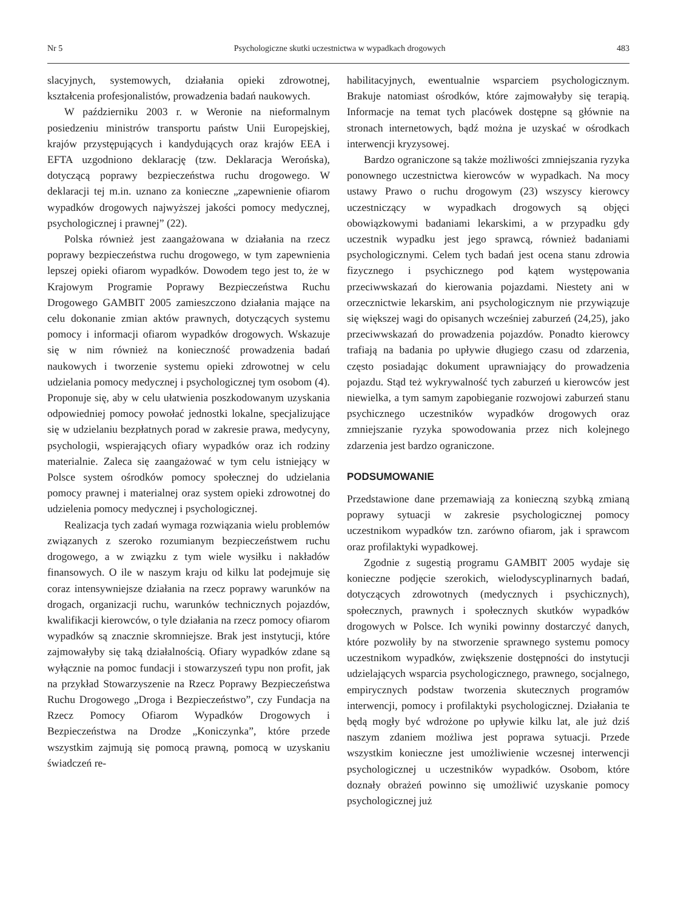Nr 5 Psychologiczne skutki uczestnictwa w wypadkach drogowych 483
slacyjnych, systemowych, działania opieki zdrowotnej, kształcenia profesjonalistów, prowadzenia badań naukowych.
W październiku 2003 r. w Weronie na nieformalnym posiedzeniu ministrów transportu państw Unii Europejskiej, krajów przystępujących i kandydujących oraz krajów EEA i EFTA uzgodniono deklarację (tzw. Deklaracja Werońska), dotyczącą poprawy bezpieczeństwa ruchu drogowego. W deklaracji tej m.in. uznano za konieczne „zapewnienie ofiarom wypadków drogowych najwyższej jakości pomocy medycznej, psychologicznej i prawnej” (22).
Polska również jest zaangażowana w działania na rzecz poprawy bezpieczeństwa ruchu drogowego, w tym zapewnienia lepszej opieki ofiarom wypadków. Dowodem tego jest to, że w Krajowym Programie Poprawy Bezpieczeństwa Ruchu Drogowego GAMBIT 2005 zamieszczono działania mające na celu dokonanie zmian aktów prawnych, dotyczących systemu pomocy i informacji ofiarom wypadków drogowych. Wskazuje się w nim również na konieczność prowadzenia badań naukowych i tworzenie systemu opieki zdrowotnej w celu udzielania pomocy medycznej i psychologicznej tym osobom (4). Proponuje się, aby w celu ułatwienia poszkodowanym uzyskania odpowiedniej pomocy powołać jednostki lokalne, specjalizujące się w udzielaniu bezpłatnych porad w zakresie prawa, medycyny, psychologii, wspierających ofiary wypadków oraz ich rodziny materialnie. Zaleca się zaangażować w tym celu istniejący w Polsce system ośrodków pomocy społecznej do udzielania pomocy prawnej i materialnej oraz system opieki zdrowotnej do udzielenia pomocy medycznej i psychologicznej.
Realizacja tych zadań wymaga rozwiązania wielu problemów związanych z szeroko rozumianym bezpieczeństwem ruchu drogowego, a w związku z tym wiele wysiłku i nakładów finansowych. O ile w naszym kraju od kilku lat podejmuje się coraz intensywniejsze działania na rzecz poprawy warunków na drogach, organizacji ruchu, warunków technicznych pojazdów, kwalifikacji kierowców, o tyle działania na rzecz pomocy ofiarom wypadków są znacznie skromniejsze. Brak jest instytucji, które zajmowałyby się taką działalnością. Ofiary wypadków zdane są wyłącznie na pomoc fundacji i stowarzyszeń typu non profit, jak na przykład Stowarzyszenie na Rzecz Poprawy Bezpieczeństwa Ruchu Drogowego „Droga i Bezpieczeństwo”, czy Fundacja na Rzecz Pomocy Ofiarom Wypadków Drogowych i Bezpieczeństwa na Drodze „Koniczynka”, które przede wszystkim zajmują się pomocą prawną, pomocą w uzyskaniu świadczeń re-
habilitacyjnych, ewentualnie wsparciem psychologicznym. Brakuje natomiast ośrodków, które zajmowałyby się terapią. Informacje na temat tych placówek dostępne są głównie na stronach internetowych, bądź można je uzyskać w ośrodkach interwencji kryzysowej.
Bardzo ograniczone są także możliwości zmniejszania ryzyka ponownego uczestnictwa kierowców w wypadkach. Na mocy ustawy Prawo o ruchu drogowym (23) wszyscy kierowcy uczestniczący w wypadkach drogowych są objęci obowiązkowymi badaniami lekarskimi, a w przypadku gdy uczestnik wypadku jest jego sprawcą, również badaniami psychologicznymi. Celem tych badań jest ocena stanu zdrowia fizycznego i psychicznego pod kątem występowania przeciwwskazań do kierowania pojazdami. Niestety ani w orzecznictwie lekarskim, ani psychologicznym nie przywiązuje się większej wagi do opisanych wcześniej zaburzeń (24,25), jako przeciwwskazań do prowadzenia pojazdów. Ponadto kierowcy trafiają na badania po upływie długiego czasu od zdarzenia, często posiadając dokument uprawniający do prowadzenia pojazdu. Stąd też wykrywalność tych zaburzeń u kierowców jest niewielka, a tym samym zapobieganie rozwojowi zaburzeń stanu psychicznego uczestników wypadków drogowych oraz zmniejszanie ryzyka spowodowania przez nich kolejnego zdarzenia jest bardzo ograniczone.
PODSUMOWANIE
Przedstawione dane przemawiają za konieczną szybką zmianą poprawy sytuacji w zakresie psychologicznej pomocy uczestnikom wypadków tzn. zarówno ofiarom, jak i sprawcom oraz profilaktyki wypadkowej.
Zgodnie z sugestią programu GAMBIT 2005 wydaje się konieczne podjęcie szerokich, wielodyscyplinarnych badań, dotyczących zdrowotnych (medycznych i psychicznych), społecznych, prawnych i społecznych skutków wypadków drogowych w Polsce. Ich wyniki powinny dostarczyć danych, które pozwoliły by na stworzenie sprawnego systemu pomocy uczestnikom wypadków, zwiększenie dostępności do instytucji udzielających wsparcia psychologicznego, prawnego, socjalnego, empirycznych podstaw tworzenia skutecznych programów interwencji, pomocy i profilaktyki psychologicznej. Działania te będą mogły być wdrożone po upływie kilku lat, ale już dziś naszym zdaniem możliwa jest poprawa sytuacji. Przede wszystkim konieczne jest umożliwienie wczesnej interwencji psychologicznej u uczestników wypadków. Osobom, które doznały obrażeń powinno się umożliwić uzyskanie pomocy psychologicznej już